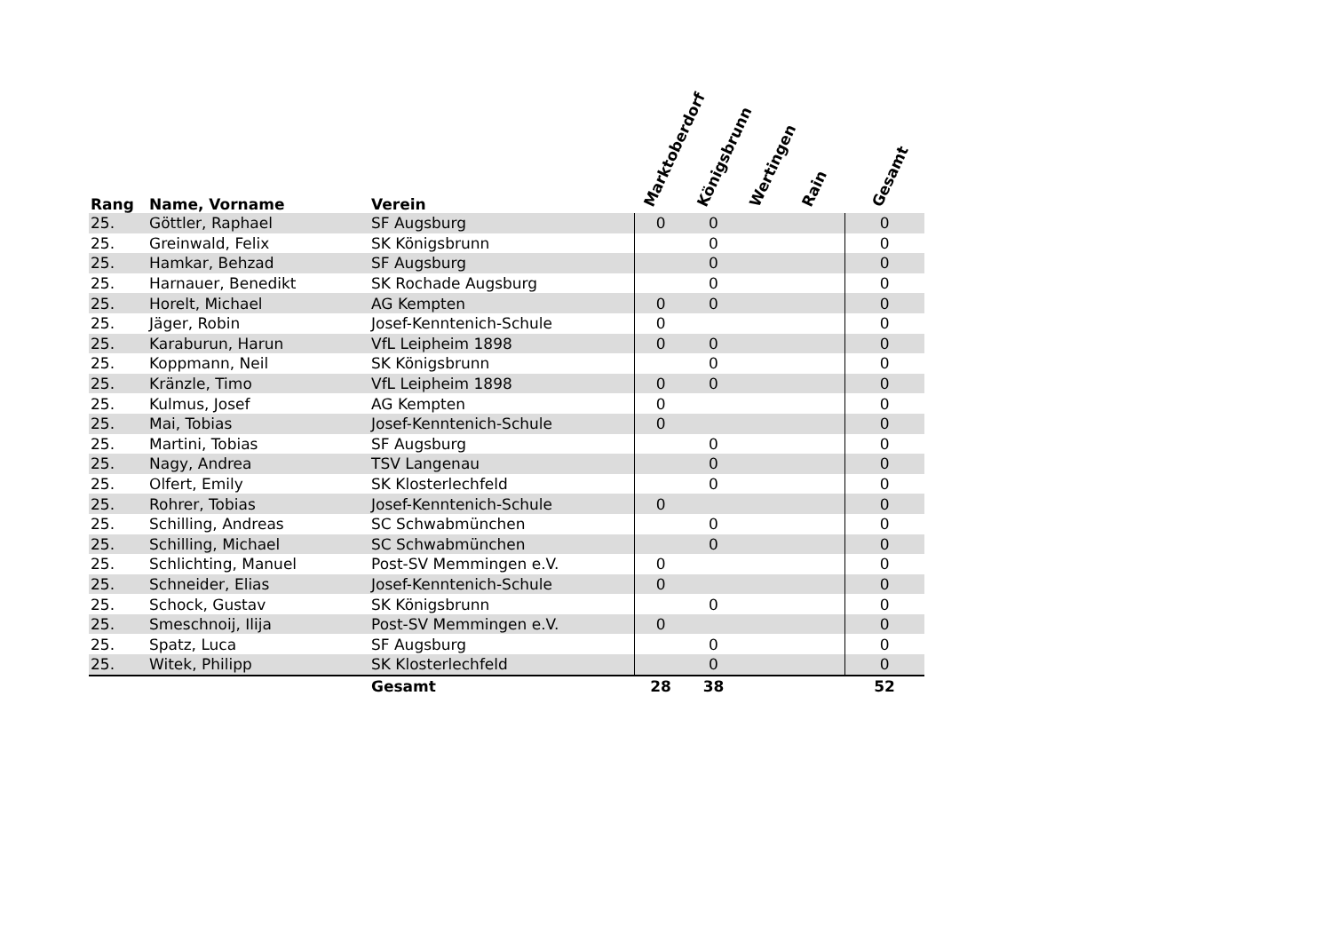| Rang | Name, Vorname | Verein | Marktoberdorf | Königsbrunn | Wertingen | Rain | Gesamt |
| --- | --- | --- | --- | --- | --- | --- | --- |
| 25. | Göttler, Raphael | SF Augsburg | 0 | 0 | | | 0 |
| 25. | Greinwald, Felix | SK Königsbrunn | | 0 | | | 0 |
| 25. | Hamkar, Behzad | SF Augsburg | | 0 | | | 0 |
| 25. | Harnauer, Benedikt | SK Rochade Augsburg | | 0 | | | 0 |
| 25. | Horelt, Michael | AG Kempten | 0 | 0 | | | 0 |
| 25. | Jäger, Robin | Josef-Kenntenich-Schule | 0 | | | | 0 |
| 25. | Karaburun, Harun | VfL Leipheim 1898 | 0 | 0 | | | 0 |
| 25. | Koppmann, Neil | SK Königsbrunn | | 0 | | | 0 |
| 25. | Kränzle, Timo | VfL Leipheim 1898 | 0 | 0 | | | 0 |
| 25. | Kulmus, Josef | AG Kempten | 0 | | | | 0 |
| 25. | Mai, Tobias | Josef-Kenntenich-Schule | 0 | | | | 0 |
| 25. | Martini, Tobias | SF Augsburg | | 0 | | | 0 |
| 25. | Nagy, Andrea | TSV Langenau | | 0 | | | 0 |
| 25. | Olfert, Emily | SK Klosterlechfeld | | 0 | | | 0 |
| 25. | Rohrer, Tobias | Josef-Kenntenich-Schule | 0 | | | | 0 |
| 25. | Schilling, Andreas | SC Schwabmünchen | | 0 | | | 0 |
| 25. | Schilling, Michael | SC Schwabmünchen | | 0 | | | 0 |
| 25. | Schlichting, Manuel | Post-SV Memmingen e.V. | 0 | | | | 0 |
| 25. | Schneider, Elias | Josef-Kenntenich-Schule | 0 | | | | 0 |
| 25. | Schock, Gustav | SK Königsbrunn | | 0 | | | 0 |
| 25. | Smeschnoij, Ilija | Post-SV Memmingen e.V. | 0 | | | | 0 |
| 25. | Spatz, Luca | SF Augsburg | | 0 | | | 0 |
| 25. | Witek, Philipp | SK Klosterlechfeld | | 0 | | | 0 |
| | | Gesamt | 28 | 38 | | | 52 |